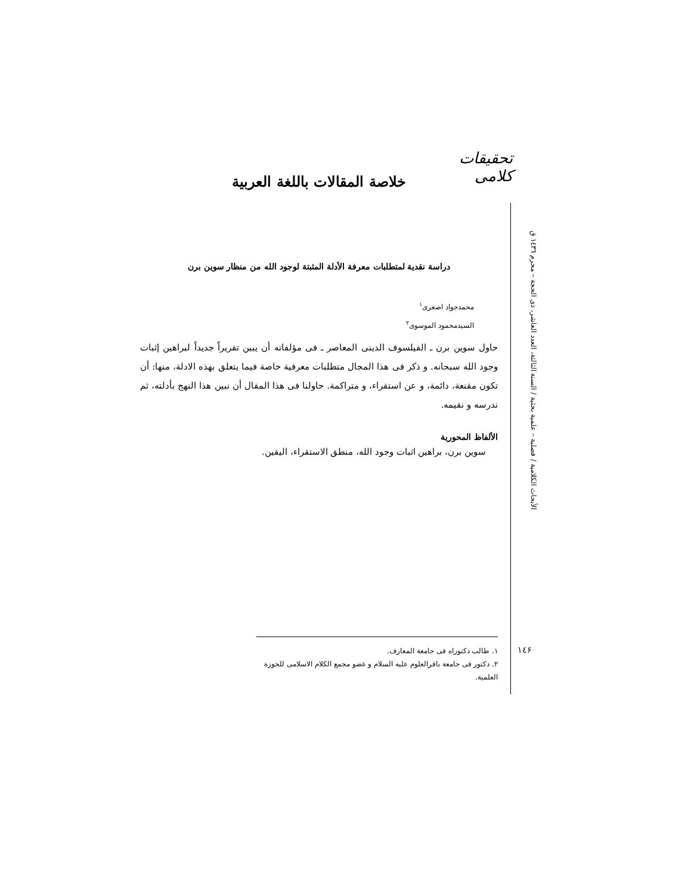تحقیقات کلامی
الأبحاث الکلامیة / فصلیة – علمیة بحثیة / السنة الثالثة، العدد العاشر، ذی الحجة – محرم ١٤٣٦ ق
خلاصة المقالات باللغة العربية
دراسة نقدیة لمتطلبات معرفة الأدلة المثبتة لوجود الله من منظار سوین برن
محمدجواد اصغری<sup>١</sup>
السیدمحمود الموسوی<sup>٢</sup>
حاول سوین برن ـ الفیلسوف الدینی المعاصر ـ فی مؤلفاته أن یبین تقریراً جدیداً لبراهین إثبات وجود الله سبحانه. و ذکر فی هذا المجال متطلبات معرفیة خاصة فیما یتعلق بهذه الادلة، منها: أن تکون مقنعة، دائمة، و عن استقراء، و متراکمة. حاولنا فی هذا المقال أن نبین هذا النهج بأدلته، ثم ندرسه و نقیمه.
الألفاظ المحوریة
سوین برن، براهین اثبات وجود الله، منطق الاستقراء، الیقین.
١. طالب دکتوراه فی جامعة المعارف.
٢. دکتور فی جامعة باقرالعلوم علیه السلام و عضو مجمع الکلام الاسلامی للحوزة العلمیة.
١٤۶